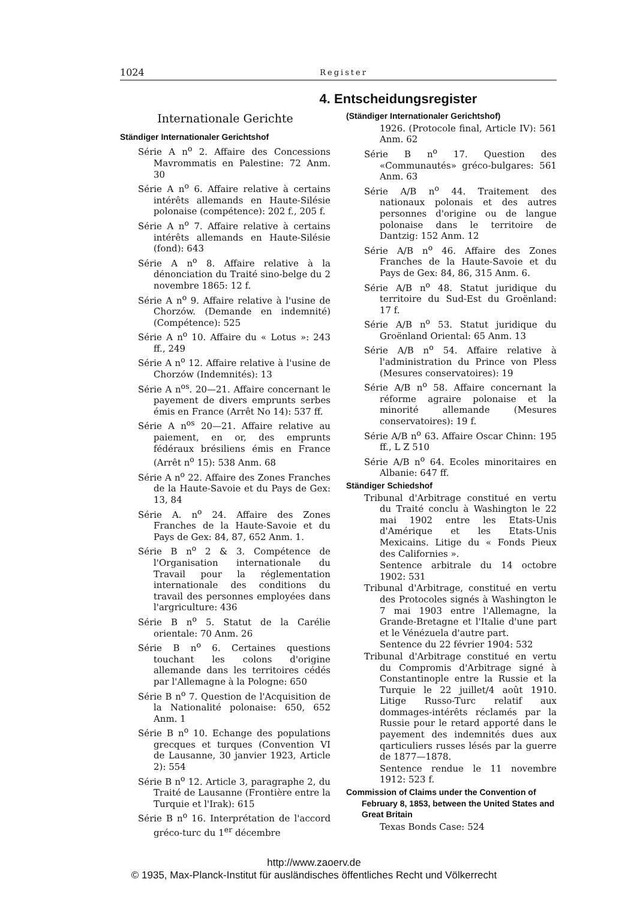1024 Register
4. Entscheidungsregister
Internationale Gerichte
Ständiger Internationaler Gerichtshof
Série A n<sup>o</sup> 2. Affaire des Concessions Mavrommatis en Palestine: 72 Anm. 30
Série A n<sup>o</sup> 6. Affaire relative à certains intérêts allemands en Haute-Silésie polonaise (compétence): 202 f., 205 f.
Série A n<sup>o</sup> 7. Affaire relative à certains intérêts allemands en Haute-Silésie (fond): 643
Série A n<sup>o</sup> 8. Affaire relative à la dénonciation du Traité sino-belge du 2 novembre 1865: 12 f.
Série A n<sup>o</sup> 9. Affaire relative à l'usine de Chorzów. (Demande en indemnité) (Compétence): 525
Série A n<sup>o</sup> 10. Affaire du « Lotus »: 243 ff., 249
Série A n<sup>o</sup> 12. Affaire relative à l'usine de Chorzów (Indemnités): 13
Série A n<sup>os</sup>. 20—21. Affaire concernant le payement de divers emprunts serbes émis en France (Arrêt No 14): 537 ff.
Série A n<sup>os</sup> 20—21. Affaire relative au paiement, en or, des emprunts fédéraux brésiliens émis en France (Arrêt n<sup>o</sup> 15): 538 Anm. 68
Série A n<sup>o</sup> 22. Affaire des Zones Franches de la Haute-Savoie et du Pays de Gex: 13, 84
Série A. n<sup>o</sup> 24. Affaire des Zones Franches de la Haute-Savoie et du Pays de Gex: 84, 87, 652 Anm. 1.
Série B n<sup>o</sup> 2 & 3. Compétence de l'Organisation internationale du Travail pour la réglementation internationale des conditions du travail des personnes employées dans l'argriculture: 436
Série B n<sup>o</sup> 5. Statut de la Carélie orientale: 70 Anm. 26
Série B n<sup>o</sup> 6. Certaines questions touchant les colons d'origine allemande dans les territoires cédés par l'Allemagne à la Pologne: 650
Série B n<sup>o</sup> 7. Question de l'Acquisition de la Nationalité polonaise: 650, 652 Anm. 1
Série B n<sup>o</sup> 10. Echange des populations grecques et turques (Convention VI de Lausanne, 30 janvier 1923, Article 2): 554
Série B n<sup>o</sup> 12. Article 3, paragraphe 2, du Traité de Lausanne (Frontière entre la Turquie et l'Irak): 615
Série B n<sup>o</sup> 16. Interprétation de l'accord gréco-turc du 1<sup>er</sup> décembre
(Ständiger Internationaler Gerichtshof)
1926. (Protocole final, Article IV): 561 Anm. 62
Série B n<sup>o</sup> 17. Question des «Communautés» gréco-bulgares: 561 Anm. 63
Série A/B n<sup>o</sup> 44. Traitement des nationaux polonais et des autres personnes d'origine ou de langue polonaise dans le territoire de Dantzig: 152 Anm. 12
Série A/B n<sup>o</sup> 46. Affaire des Zones Franches de la Haute-Savoie et du Pays de Gex: 84, 86, 315 Anm. 6.
Série A/B n<sup>o</sup> 48. Statut juridique du territoire du Sud-Est du Groënland: 17 f.
Série A/B n<sup>o</sup> 53. Statut juridique du Groënland Oriental: 65 Anm. 13
Série A/B n<sup>o</sup> 54. Affaire relative à l'administration du Prince von Pless (Mesures conservatoires): 19
Série A/B n<sup>o</sup> 58. Affaire concernant la réforme agraire polonaise et la minorité allemande (Mesures conservatoires): 19 f.
Série A/B n<sup>o</sup> 63. Affaire Oscar Chinn: 195 ff., L Z 510
Série A/B n<sup>o</sup> 64. Ecoles minoritaires en Albanie: 647 ff.
Ständiger Schiedshof
Tribunal d'Arbitrage constitué en vertu du Traité conclu à Washington le 22 mai 1902 entre les Etats-Unis d'Amérique et les Etats-Unis Mexicains. Litige du « Fonds Pieux des Californies ».
Sentence arbitrale du 14 octobre 1902: 531
Tribunal d'Arbitrage, constitué en vertu des Protocoles signés à Washington le 7 mai 1903 entre l'Allemagne, la Grande-Bretagne et l'Italie d'une part et le Vénézuela d'autre part.
Sentence du 22 février 1904: 532
Tribunal d'Arbitrage constitué en vertu du Compromis d'Arbitrage signé à Constantinople entre la Russie et la Turquie le 22 juillet/4 août 1910. Litige Russo-Turc relatif aux dommages-intérêts réclamés par la Russie pour le retard apporté dans le payement des indemnités dues aux qarticuliers russes lésés par la guerre de 1877—1878.
Sentence rendue le 11 novembre 1912: 523 f.
Commission of Claims under the Convention of February 8, 1853, between the United States and Great Britain
Texas Bonds Case: 524
http://www.zaoerv.de
© 1935, Max-Planck-Institut für ausländisches öffentliches Recht und Völkerrecht